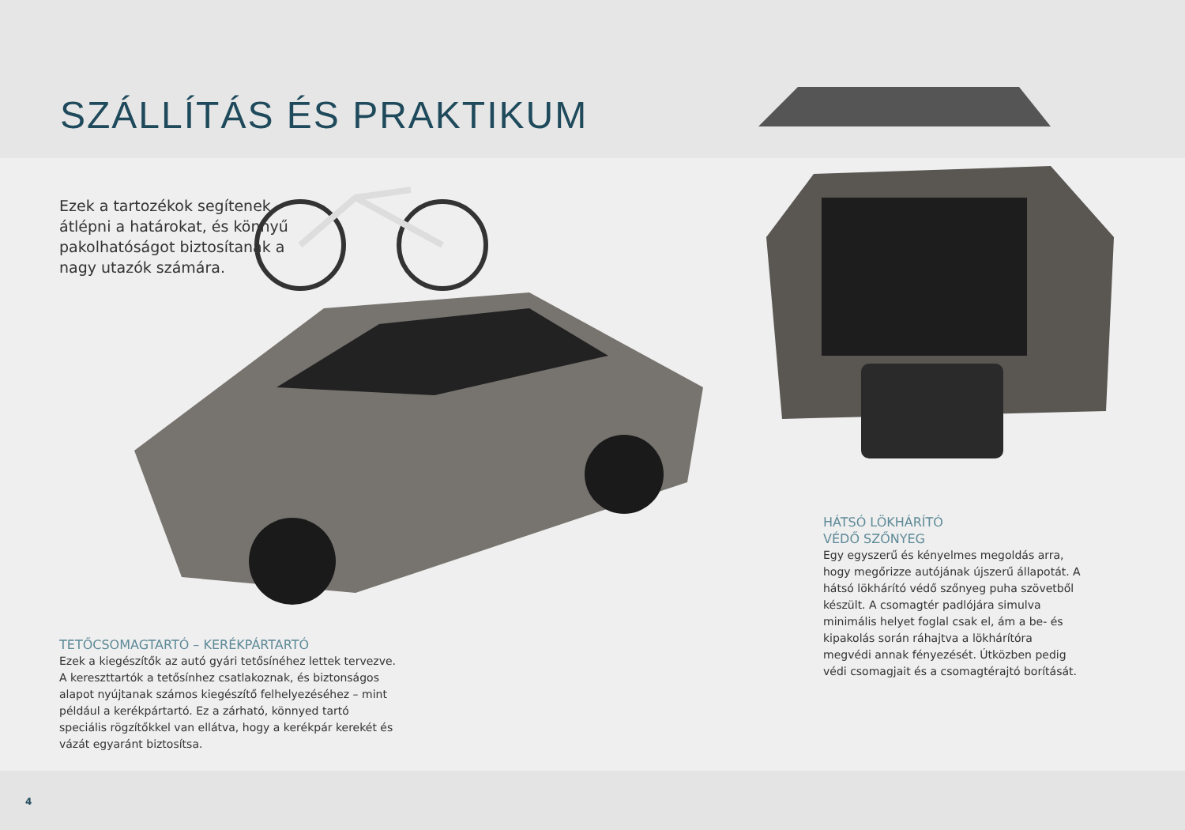SZÁLLÍTÁS ÉS PRAKTIKUM
Ezek a tartozékok segítenek átlépni a határokat, és könnyű pakolhatóságot biztosítanak a nagy utazók számára.
TETŐCSOMAGTARTÓ – KERÉKPÁRTARTÓ
Ezek a kiegészítők az autó gyári tetősínéhez lettek tervezve. A kereszttartók a tetősínhez csatlakoznak, és biztonságos alapot nyújtanak számos kiegészítő felhelyezéséhez – mint például a kerékpártartó. Ez a zárható, könnyed tartó speciális rögzítőkkel van ellátva, hogy a kerékpár kerekét és vázát egyaránt biztosítsa.
HÁTSÓ LÖKHÁRÍTÓ
VÉDŐ SZŐNYEG
Egy egyszerű és kényelmes megoldás arra, hogy megőrizze autójának újszerű állapotát. A hátsó lökhárító védő szőnyeg puha szövetből készült. A csomagtér padlójára simulva minimális helyet foglal csak el, ám a be- és kipakolás során ráhajtva a lökhárítóra megvédi annak fényezését. Útközben pedig védi csomagjait és a csomagtérajtó borítását.
4